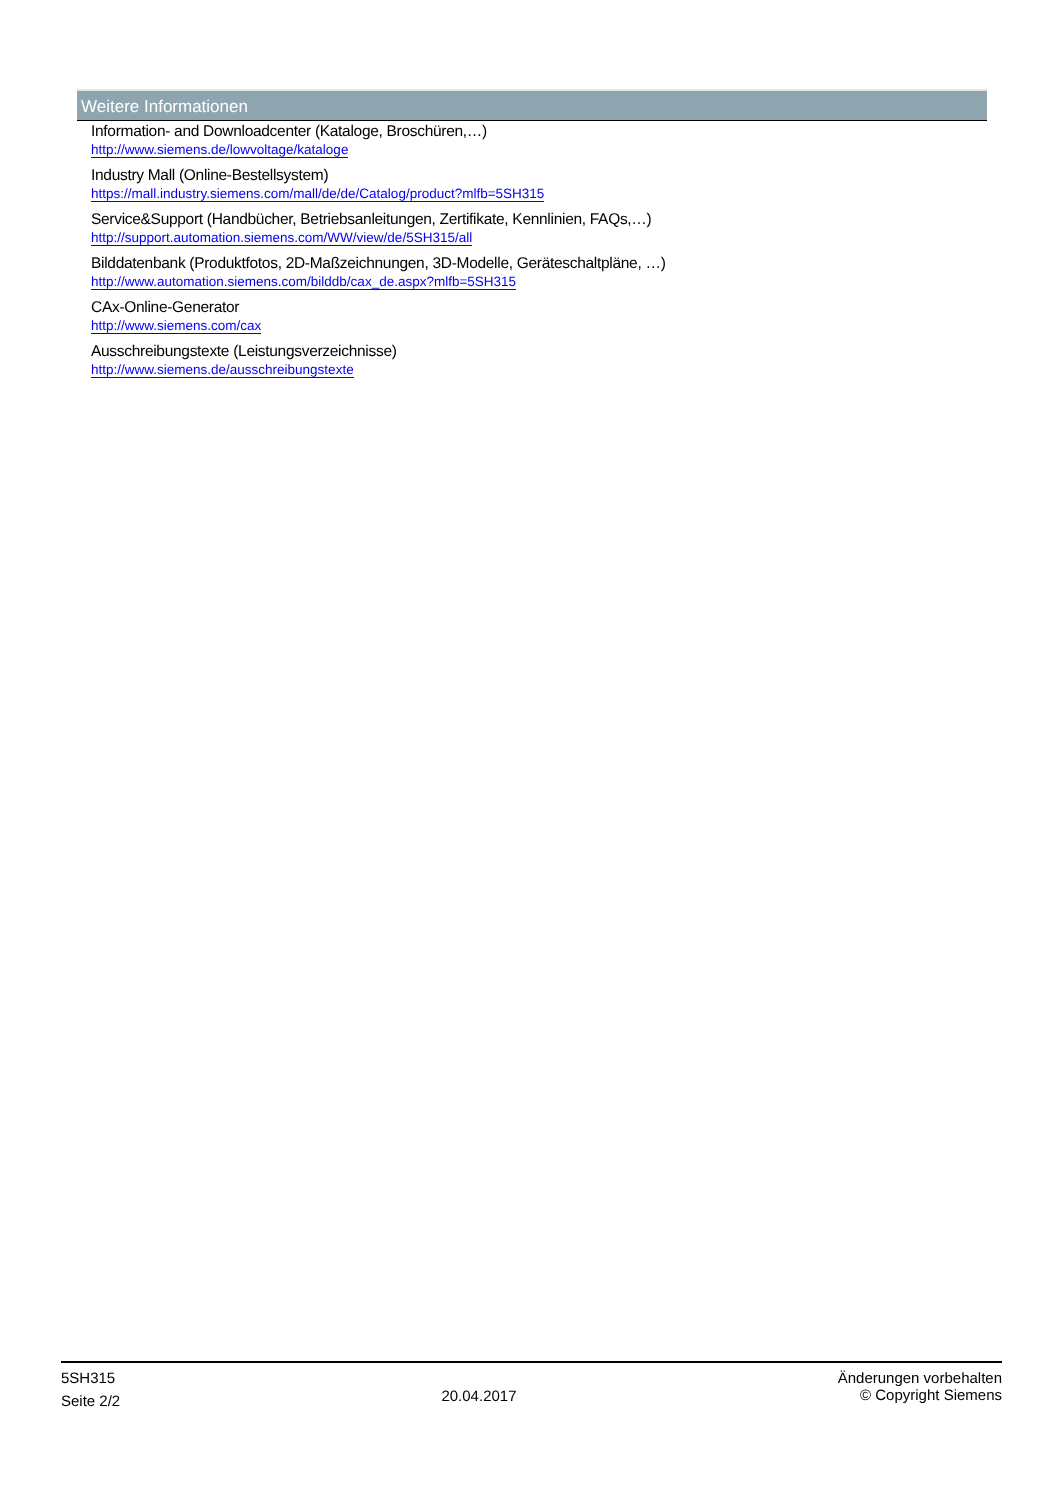Weitere Informationen
Information- and Downloadcenter (Kataloge, Broschüren,…)
http://www.siemens.de/lowvoltage/kataloge
Industry Mall (Online-Bestellsystem)
https://mall.industry.siemens.com/mall/de/de/Catalog/product?mlfb=5SH315
Service&Support (Handbücher, Betriebsanleitungen, Zertifikate, Kennlinien, FAQs,…)
http://support.automation.siemens.com/WW/view/de/5SH315/all
Bilddatenbank (Produktfotos, 2D-Maßzeichnungen, 3D-Modelle, Geräteschaltpläne, …)
http://www.automation.siemens.com/bilddb/cax_de.aspx?mlfb=5SH315
CAx-Online-Generator
http://www.siemens.com/cax
Ausschreibungstexte (Leistungsverzeichnisse)
http://www.siemens.de/ausschreibungstexte
5SH315
Seite 2/2
20.04.2017
Änderungen vorbehalten
© Copyright Siemens